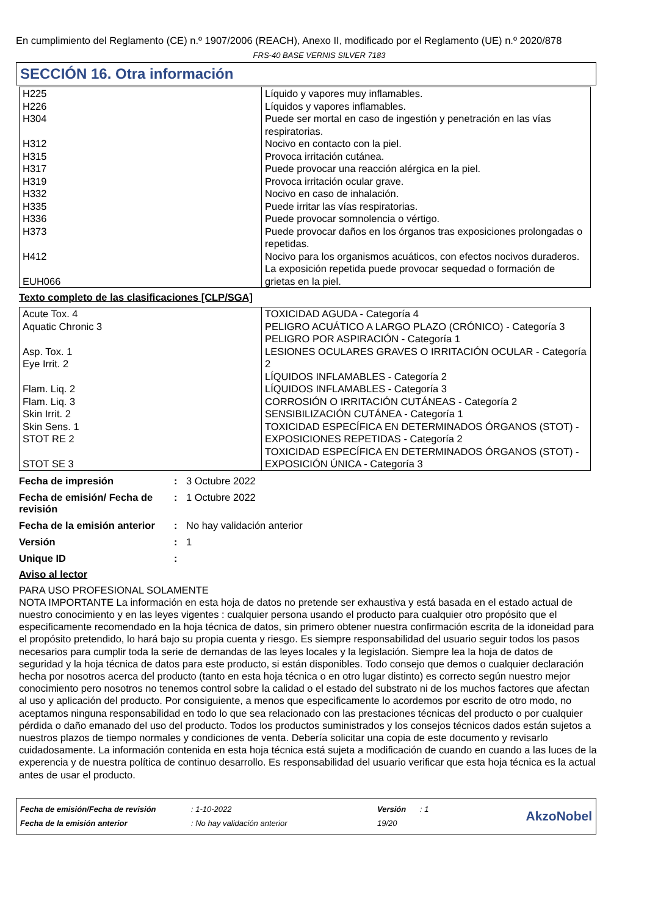En cumplimiento del Reglamento (CE) n.º 1907/2006 (REACH), Anexo II, modificado por el Reglamento (UE) n.º 2020/878
FRS-40 BASE VERNIS SILVER 7183
SECCIÓN 16. Otra información
| H225 H226 H304 H312 H315 H317 H319 H332 H335 H336 H373 H412 EUH066 | Líquido y vapores muy inflamables. Líquidos y vapores inflamables. Puede ser mortal en caso de ingestión y penetración en las vías respiratorias. Nocivo en contacto con la piel. Provoca irritación cutánea. Puede provocar una reacción alérgica en la piel. Provoca irritación ocular grave. Nocivo en caso de inhalación. Puede irritar las vías respiratorias. Puede provocar somnolencia o vértigo. Puede provocar daños en los órganos tras exposiciones prolongadas o repetidas. Nocivo para los organismos acuáticos, con efectos nocivos duraderos. La exposición repetida puede provocar sequedad o formación de grietas en la piel. |
Texto completo de las clasificaciones [CLP/SGA]
| Acute Tox. 4 Aquatic Chronic 3 Asp. Tox. 1 Eye Irrit. 2 Flam. Liq. 2 Flam. Liq. 3 Skin Irrit. 2 Skin Sens. 1 STOT RE 2 STOT SE 3 | TOXICIDAD AGUDA - Categoría 4 PELIGRO ACUÁTICO A LARGO PLAZO (CRÓNICO) - Categoría 3 PELIGRO POR ASPIRACIÓN - Categoría 1 LESIONES OCULARES GRAVES O IRRITACIÓN OCULAR - Categoría 2 LÍQUIDOS INFLAMABLES - Categoría 2 LÍQUIDOS INFLAMABLES - Categoría 3 CORROSIÓN O IRRITACIÓN CUTÁNEAS - Categoría 2 SENSIBILIZACIÓN CUTÁNEA - Categoría 1 TOXICIDAD ESPECÍFICA EN DETERMINADOS ÓRGANOS (STOT) - EXPOSICIONES REPETIDAS - Categoría 2 TOXICIDAD ESPECÍFICA EN DETERMINADOS ÓRGANOS (STOT) - EXPOSICIÓN ÚNICA - Categoría 3 |
| Fecha de impresión | : | 3 Octubre 2022 |
| Fecha de emisión/ Fecha de revisión | : | 1 Octubre 2022 |
| Fecha de la emisión anterior | : | No hay validación anterior |
| Versión | : | 1 |
| Unique ID | : | |
Aviso al lector
PARA USO PROFESIONAL SOLAMENTE
NOTA IMPORTANTE La información en esta hoja de datos no pretende ser exhaustiva y está basada en el estado actual de nuestro conocimiento y en las leyes vigentes : cualquier persona usando el producto para cualquier otro propósito que el especificamente recomendado en la hoja técnica de datos, sin primero obtener nuestra confirmación escrita de la idoneidad para el propósito pretendido, lo hará bajo su propia cuenta y riesgo. Es siempre responsabilidad del usuario seguir todos los pasos necesarios para cumplir toda la serie de demandas de las leyes locales y la legislación. Siempre lea la hoja de datos de seguridad y la hoja técnica de datos para este producto, si están disponibles. Todo consejo que demos o cualquier declaración hecha por nosotros acerca del producto (tanto en esta hoja técnica o en otro lugar distinto) es correcto según nuestro mejor conocimiento pero nosotros no tenemos control sobre la calidad o el estado del substrato ni de los muchos factores que afectan al uso y aplicación del producto. Por consiguiente, a menos que especificamente lo acordemos por escrito de otro modo, no aceptamos ninguna responsabilidad en todo lo que sea relacionado con las prestaciones técnicas del producto o por cualquier pérdida o daño emanado del uso del producto. Todos los productos suministrados y los consejos técnicos dados están sujetos a nuestros plazos de tiempo normales y condiciones de venta. Debería solicitar una copia de este documento y revisarlo cuidadosamente. La información contenida en esta hoja técnica está sujeta a modificación de cuando en cuando a las luces de la experencia y de nuestra política de continuo desarrollo. Es responsabilidad del usuario verificar que esta hoja técnica es la actual antes de usar el producto.
| Fecha de emisión/Fecha de revisión | : 1-10-2022 | Versión | : 1 |
| Fecha de la emisión anterior | : No hay validación anterior | 19/20 | |
AkzoNobel